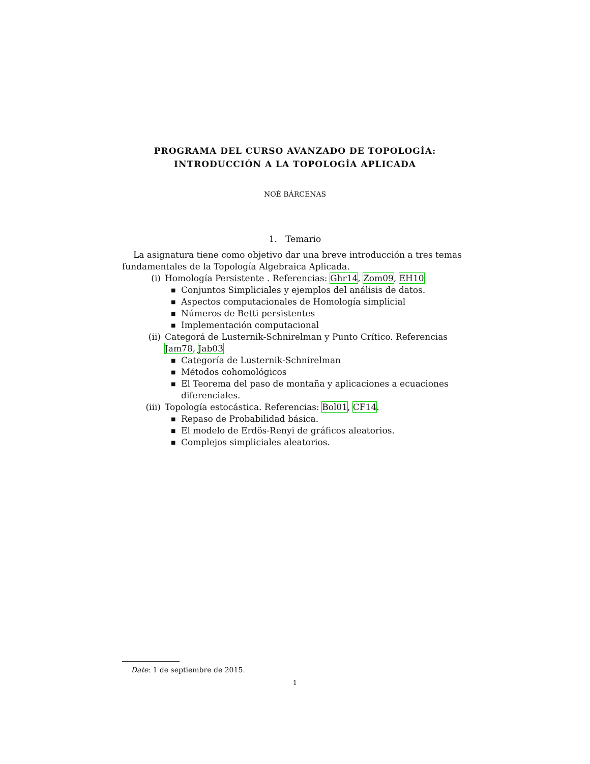PROGRAMA DEL CURSO AVANZADO DE TOPOLOGÍA:
INTRODUCCIÓN A LA TOPOLOGÍA APLICADA
NOÉ BÁRCENAS
1. Temario
La asignatura tiene como objetivo dar una breve introducción a tres temas fundamentales de la Topología Algebraica Aplicada.
(i) Homología Persistente . Referencias: Ghr14, Zom09, EH10
■ Conjuntos Simpliciales y ejemplos del análisis de datos.
■ Aspectos computacionales de Homología simplicial
■ Números de Betti persistentes
■ Implementación computacional
(ii) Categorá de Lusternik-Schnirelman y Punto Crítico. Referencias Jam78, Jab03
■ Categoría de Lusternik-Schnirelman
■ Métodos cohomológicos
■ El Teorema del paso de montaña y aplicaciones a ecuaciones diferenciales.
(iii) Topología estocástica. Referencias: Bol01, CF14.
■ Repaso de Probabilidad básica.
■ El modelo de Erdös-Renyi de gráficos aleatorios.
■ Complejos simpliciales aleatorios.
Date: 1 de septiembre de 2015.
1